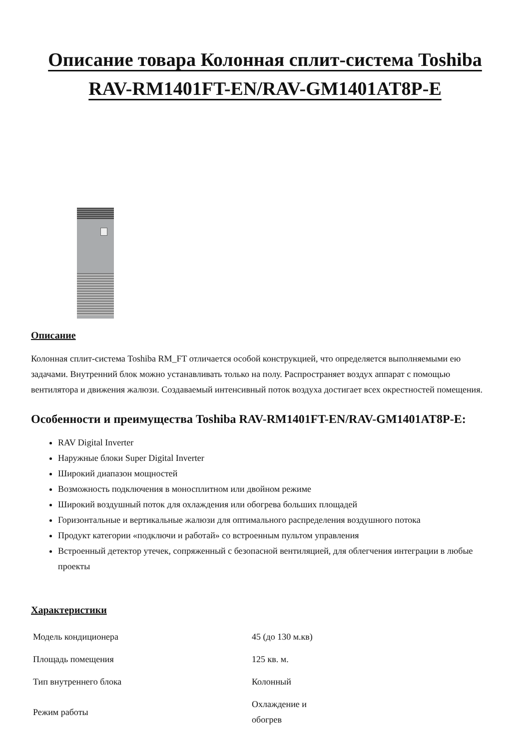Описание товара Колонная сплит-система Toshiba RAV-RM1401FT-EN/RAV-GM1401AT8P-E
Описание
Колонная сплит-система Toshiba RM_FT отличается особой конструкцией, что определяется выполняемыми ею задачами. Внутренний блок можно устанавливать только на полу. Распространяет воздух аппарат с помощью вентилятора и движения жалюзи. Создаваемый интенсивный поток воздуха достигает всех окрестностей помещения.
Особенности и преимущества Toshiba RAV-RM1401FT-EN/RAV-GM1401AT8P-E:
RAV Digital Inverter
Наружные блоки Super Digital Inverter
Широкий диапазон мощностей
Возможность подключения в моносплитном или двойном режиме
Широкий воздушный поток для охлаждения или обогрева больших площадей
Горизонтальные и вертикальные жалюзи для оптимального распределения воздушного потока
Продукт категории «подключи и работай» со встроенным пультом управления
Встроенный детектор утечек, сопряженный с безопасной вентиляцией, для облегчения интеграции в любые проекты
Характеристики
| Модель кондиционера | 45 (до 130 м.кв) |
| Площадь помещения | 125 кв. м. |
| Тип внутреннего блока | Колонный |
| Режим работы | Охлаждение и обогрев |